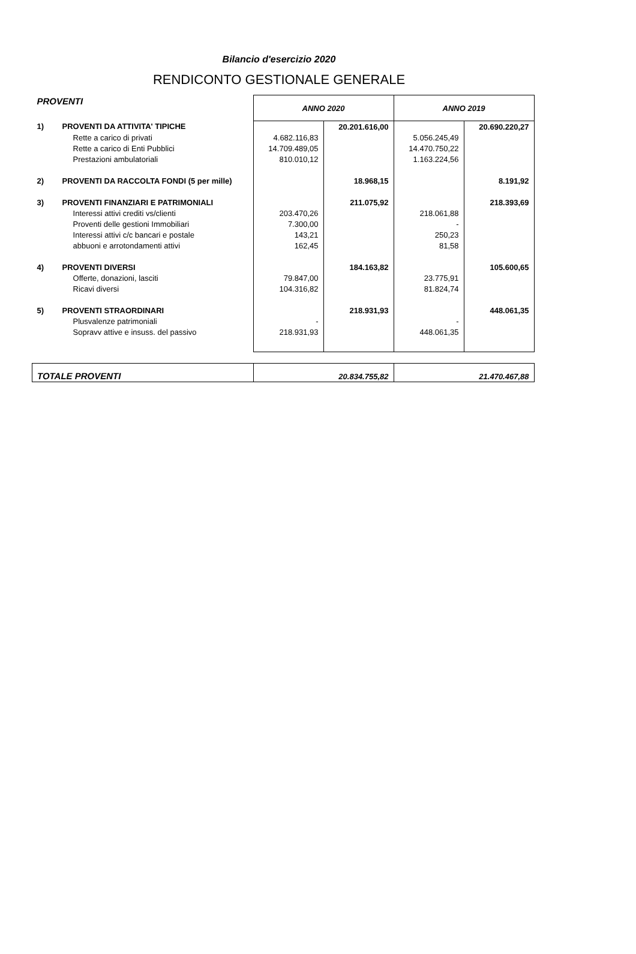Bilancio d'esercizio 2020
RENDICONTO GESTIONALE GENERALE
| PROVENTI | | ANNO 2020 | | ANNO 2019 | |
| 1) | PROVENTI DA ATTIVITA' TIPICHE | | 20.201.616,00 | | 20.690.220,27 |
| | Rette a carico di privati | 4.682.116,83 | | 5.056.245,49 | |
| | Rette a carico di Enti Pubblici | 14.709.489,05 | | 14.470.750,22 | |
| | Prestazioni ambulatoriali | 810.010,12 | | 1.163.224,56 | |
| 2) | PROVENTI DA RACCOLTA FONDI (5 per mille) | | 18.968,15 | | 8.191,92 |
| 3) | PROVENTI FINANZIARI E PATRIMONIALI | | 211.075,92 | | 218.393,69 |
| | Interessi attivi crediti vs/clienti | 203.470,26 | | 218.061,88 | |
| | Proventi delle gestioni Immobiliari | 7.300,00 | | - | |
| | Interessi attivi c/c bancari e postale | 143,21 | | 250,23 | |
| | abbuoni e arrotondamenti attivi | 162,45 | | 81,58 | |
| 4) | PROVENTI DIVERSI | | 184.163,82 | | 105.600,65 |
| | Offerte, donazioni, lasciti | 79.847,00 | | 23.775,91 | |
| | Ricavi diversi | 104.316,82 | | 81.824,74 | |
| 5) | PROVENTI STRAORDINARI | | 218.931,93 | | 448.061,35 |
| | Plusvalenze patrimoniali | - | | - | |
| | Sopravv attive e insuss. del passivo | 218.931,93 | | 448.061,35 | |
| TOTALE PROVENTI | | 20.834.755,82 | | 21.470.467,88 | |